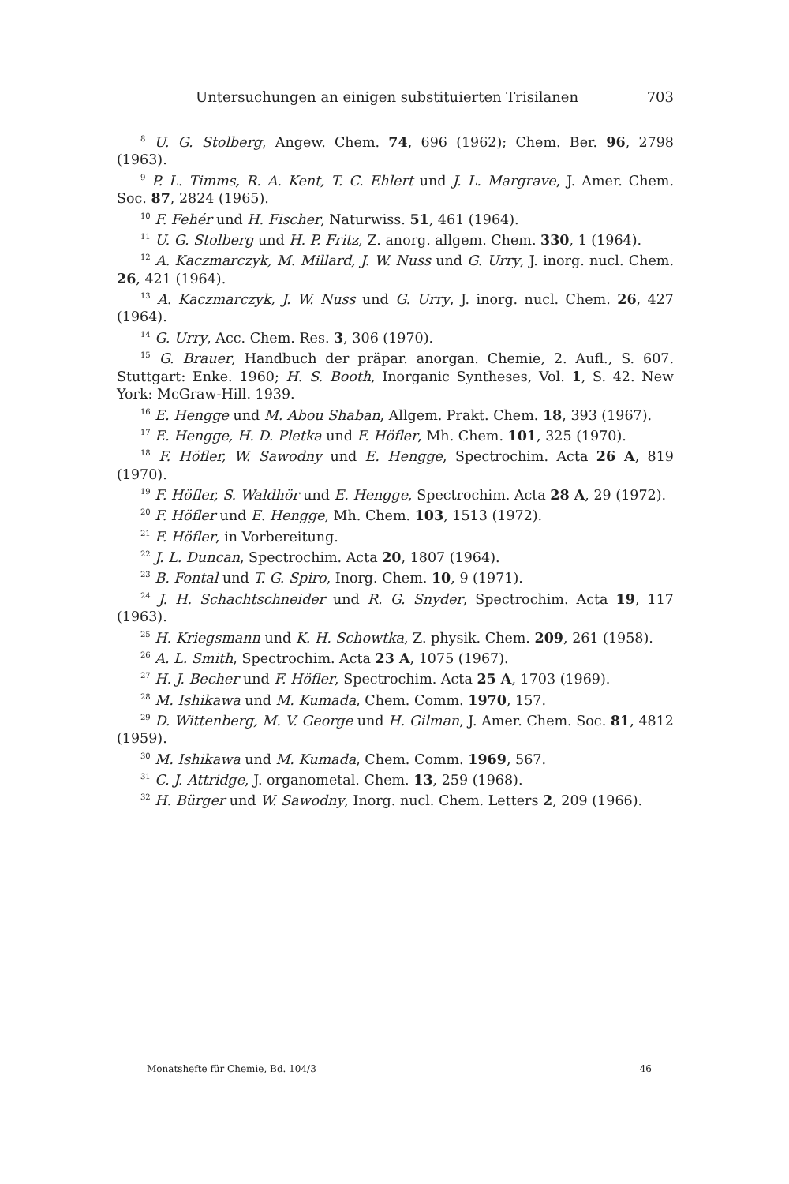Untersuchungen an einigen substituierten Trisilanen 703
<sup>8</sup> U. G. Stolberg, Angew. Chem. 74, 696 (1962); Chem. Ber. 96, 2798 (1963).
<sup>9</sup> P. L. Timms, R. A. Kent, T. C. Ehlert und J. L. Margrave, J. Amer. Chem. Soc. 87, 2824 (1965).
<sup>10</sup> F. Fehér und H. Fischer, Naturwiss. 51, 461 (1964).
<sup>11</sup> U. G. Stolberg und H. P. Fritz, Z. anorg. allgem. Chem. 330, 1 (1964).
<sup>12</sup> A. Kaczmarczyk, M. Millard, J. W. Nuss und G. Urry, J. inorg. nucl. Chem. 26, 421 (1964).
<sup>13</sup> A. Kaczmarczyk, J. W. Nuss und G. Urry, J. inorg. nucl. Chem. 26, 427 (1964).
<sup>14</sup> G. Urry, Acc. Chem. Res. 3, 306 (1970).
<sup>15</sup> G. Brauer, Handbuch der präpar. anorgan. Chemie, 2. Aufl., S. 607. Stuttgart: Enke. 1960; H. S. Booth, Inorganic Syntheses, Vol. 1, S. 42. New York: McGraw-Hill. 1939.
<sup>16</sup> E. Hengge und M. Abou Shaban, Allgem. Prakt. Chem. 18, 393 (1967).
<sup>17</sup> E. Hengge, H. D. Pletka und F. Höfler, Mh. Chem. 101, 325 (1970).
<sup>18</sup> F. Höfler, W. Sawodny und E. Hengge, Spectrochim. Acta 26 A, 819 (1970).
<sup>19</sup> F. Höfler, S. Waldhör und E. Hengge, Spectrochim. Acta 28 A, 29 (1972).
<sup>20</sup> F. Höfler und E. Hengge, Mh. Chem. 103, 1513 (1972).
<sup>21</sup> F. Höfler, in Vorbereitung.
<sup>22</sup> J. L. Duncan, Spectrochim. Acta 20, 1807 (1964).
<sup>23</sup> B. Fontal und T. G. Spiro, Inorg. Chem. 10, 9 (1971).
<sup>24</sup> J. H. Schachtschneider und R. G. Snyder, Spectrochim. Acta 19, 117 (1963).
<sup>25</sup> H. Kriegsmann und K. H. Schowtka, Z. physik. Chem. 209, 261 (1958).
<sup>26</sup> A. L. Smith, Spectrochim. Acta 23 A, 1075 (1967).
<sup>27</sup> H. J. Becher und F. Höfler, Spectrochim. Acta 25 A, 1703 (1969).
<sup>28</sup> M. Ishikawa und M. Kumada, Chem. Comm. 1970, 157.
<sup>29</sup> D. Wittenberg, M. V. George und H. Gilman, J. Amer. Chem. Soc. 81, 4812 (1959).
<sup>30</sup> M. Ishikawa und M. Kumada, Chem. Comm. 1969, 567.
<sup>31</sup> C. J. Attridge, J. organometal. Chem. 13, 259 (1968).
<sup>32</sup> H. Bürger und W. Sawodny, Inorg. nucl. Chem. Letters 2, 209 (1966).
Monatshefte für Chemie, Bd. 104/3 46